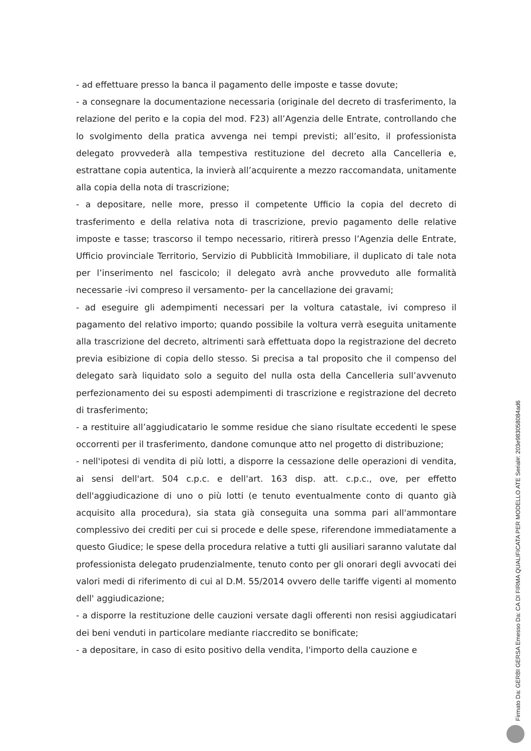- ad effettuare presso la banca il pagamento delle imposte e tasse dovute;
- a consegnare la documentazione necessaria (originale del decreto di trasferimento, la relazione del perito e la copia del mod. F23) all’Agenzia delle Entrate, controllando che lo svolgimento della pratica avvenga nei tempi previsti; all’esito, il professionista delegato provvederà alla tempestiva restituzione del decreto alla Cancelleria e, estrattane copia autentica, la invierà all’acquirente a mezzo raccomandata, unitamente alla copia della nota di trascrizione;
- a depositare, nelle more, presso il competente Ufficio la copia del decreto di trasferimento e della relativa nota di trascrizione, previo pagamento delle relative imposte e tasse; trascorso il tempo necessario, ritirerà presso l’Agenzia delle Entrate, Ufficio provinciale Territorio, Servizio di Pubblicità Immobiliare, il duplicato di tale nota per l’inserimento nel fascicolo; il delegato avrà anche provveduto alle formalità necessarie -ivi compreso il versamento- per la cancellazione dei gravami;
- ad eseguire gli adempimenti necessari per la voltura catastale, ivi compreso il pagamento del relativo importo; quando possibile la voltura verrà eseguita unitamente alla trascrizione del decreto, altrimenti sarà effettuata dopo la registrazione del decreto previa esibizione di copia dello stesso. Si precisa a tal proposito che il compenso del delegato sarà liquidato solo a seguito del nulla osta della Cancelleria sull’avvenuto perfezionamento dei su esposti adempimenti di trascrizione e registrazione del decreto di trasferimento;
- a restituire all’aggiudicatario le somme residue che siano risultate eccedenti le spese occorrenti per il trasferimento, dandone comunque atto nel progetto di distribuzione;
- nell'ipotesi di vendita di più lotti, a disporre la cessazione delle operazioni di vendita, ai sensi dell'art. 504 c.p.c. e dell'art. 163 disp. att. c.p.c., ove, per effetto dell'aggiudicazione di uno o più lotti (e tenuto eventualmente conto di quanto già acquisito alla procedura), sia stata già conseguita una somma pari all'ammontare complessivo dei crediti per cui si procede e delle spese, riferendone immediatamente a questo Giudice; le spese della procedura relative a tutti gli ausiliari saranno valutate dal professionista delegato prudenzialmente, tenuto conto per gli onorari degli avvocati dei valori medi di riferimento di cui al D.M. 55/2014 ovvero delle tariffe vigenti al momento dell' aggiudicazione;
- a disporre la restituzione delle cauzioni versate dagli offerenti non resisi aggiudicatari dei beni venduti in particolare mediante riaccredito se bonificate;
- a depositare, in caso di esito positivo della vendita, l'importo della cauzione e
Firmato Da: GERBI GERSA Emesso Da: CA DI FIRMA QUALIFICATA PER MODELLO ATE Serial#: 203e983058084ad6